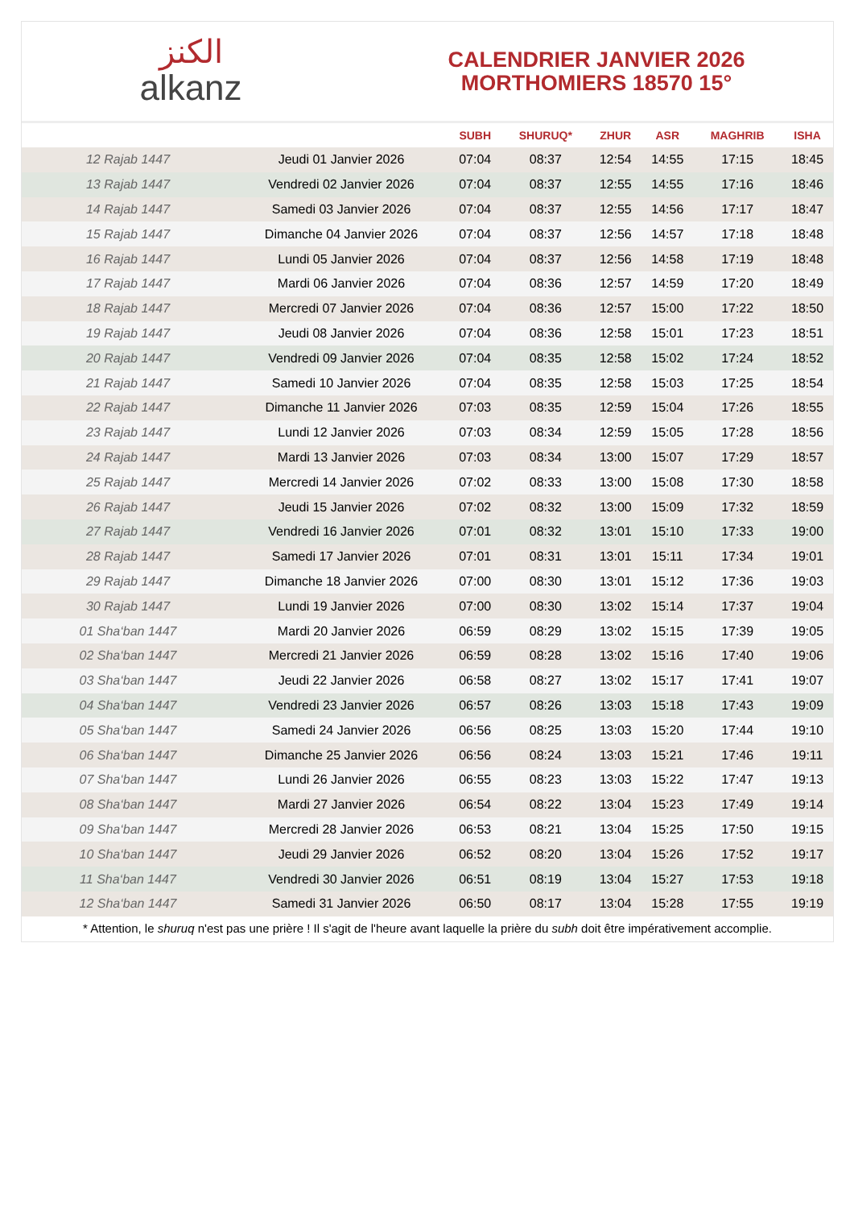الكنز
alkanz
CALENDRIER JANVIER 2026
MORTHOMIERS 18570 15°
| | | SUBH | SHURUQ* | ZHUR | ASR | MAGHRIB | ISHA |
| --- | --- | --- | --- | --- | --- | --- | --- |
| 12 Rajab 1447 | Jeudi 01 Janvier 2026 | 07:04 | 08:37 | 12:54 | 14:55 | 17:15 | 18:45 |
| 13 Rajab 1447 | Vendredi 02 Janvier 2026 | 07:04 | 08:37 | 12:55 | 14:55 | 17:16 | 18:46 |
| 14 Rajab 1447 | Samedi 03 Janvier 2026 | 07:04 | 08:37 | 12:55 | 14:56 | 17:17 | 18:47 |
| 15 Rajab 1447 | Dimanche 04 Janvier 2026 | 07:04 | 08:37 | 12:56 | 14:57 | 17:18 | 18:48 |
| 16 Rajab 1447 | Lundi 05 Janvier 2026 | 07:04 | 08:37 | 12:56 | 14:58 | 17:19 | 18:48 |
| 17 Rajab 1447 | Mardi 06 Janvier 2026 | 07:04 | 08:36 | 12:57 | 14:59 | 17:20 | 18:49 |
| 18 Rajab 1447 | Mercredi 07 Janvier 2026 | 07:04 | 08:36 | 12:57 | 15:00 | 17:22 | 18:50 |
| 19 Rajab 1447 | Jeudi 08 Janvier 2026 | 07:04 | 08:36 | 12:58 | 15:01 | 17:23 | 18:51 |
| 20 Rajab 1447 | Vendredi 09 Janvier 2026 | 07:04 | 08:35 | 12:58 | 15:02 | 17:24 | 18:52 |
| 21 Rajab 1447 | Samedi 10 Janvier 2026 | 07:04 | 08:35 | 12:58 | 15:03 | 17:25 | 18:54 |
| 22 Rajab 1447 | Dimanche 11 Janvier 2026 | 07:03 | 08:35 | 12:59 | 15:04 | 17:26 | 18:55 |
| 23 Rajab 1447 | Lundi 12 Janvier 2026 | 07:03 | 08:34 | 12:59 | 15:05 | 17:28 | 18:56 |
| 24 Rajab 1447 | Mardi 13 Janvier 2026 | 07:03 | 08:34 | 13:00 | 15:07 | 17:29 | 18:57 |
| 25 Rajab 1447 | Mercredi 14 Janvier 2026 | 07:02 | 08:33 | 13:00 | 15:08 | 17:30 | 18:58 |
| 26 Rajab 1447 | Jeudi 15 Janvier 2026 | 07:02 | 08:32 | 13:00 | 15:09 | 17:32 | 18:59 |
| 27 Rajab 1447 | Vendredi 16 Janvier 2026 | 07:01 | 08:32 | 13:01 | 15:10 | 17:33 | 19:00 |
| 28 Rajab 1447 | Samedi 17 Janvier 2026 | 07:01 | 08:31 | 13:01 | 15:11 | 17:34 | 19:01 |
| 29 Rajab 1447 | Dimanche 18 Janvier 2026 | 07:00 | 08:30 | 13:01 | 15:12 | 17:36 | 19:03 |
| 30 Rajab 1447 | Lundi 19 Janvier 2026 | 07:00 | 08:30 | 13:02 | 15:14 | 17:37 | 19:04 |
| 01 Sha‘ban 1447 | Mardi 20 Janvier 2026 | 06:59 | 08:29 | 13:02 | 15:15 | 17:39 | 19:05 |
| 02 Sha‘ban 1447 | Mercredi 21 Janvier 2026 | 06:59 | 08:28 | 13:02 | 15:16 | 17:40 | 19:06 |
| 03 Sha‘ban 1447 | Jeudi 22 Janvier 2026 | 06:58 | 08:27 | 13:02 | 15:17 | 17:41 | 19:07 |
| 04 Sha‘ban 1447 | Vendredi 23 Janvier 2026 | 06:57 | 08:26 | 13:03 | 15:18 | 17:43 | 19:09 |
| 05 Sha‘ban 1447 | Samedi 24 Janvier 2026 | 06:56 | 08:25 | 13:03 | 15:20 | 17:44 | 19:10 |
| 06 Sha‘ban 1447 | Dimanche 25 Janvier 2026 | 06:56 | 08:24 | 13:03 | 15:21 | 17:46 | 19:11 |
| 07 Sha‘ban 1447 | Lundi 26 Janvier 2026 | 06:55 | 08:23 | 13:03 | 15:22 | 17:47 | 19:13 |
| 08 Sha‘ban 1447 | Mardi 27 Janvier 2026 | 06:54 | 08:22 | 13:04 | 15:23 | 17:49 | 19:14 |
| 09 Sha‘ban 1447 | Mercredi 28 Janvier 2026 | 06:53 | 08:21 | 13:04 | 15:25 | 17:50 | 19:15 |
| 10 Sha‘ban 1447 | Jeudi 29 Janvier 2026 | 06:52 | 08:20 | 13:04 | 15:26 | 17:52 | 19:17 |
| 11 Sha‘ban 1447 | Vendredi 30 Janvier 2026 | 06:51 | 08:19 | 13:04 | 15:27 | 17:53 | 19:18 |
| 12 Sha‘ban 1447 | Samedi 31 Janvier 2026 | 06:50 | 08:17 | 13:04 | 15:28 | 17:55 | 19:19 |
* Attention, le shuruq n'est pas une prière ! Il s'agit de l'heure avant laquelle la prière du subh doit être impérativement accomplie.